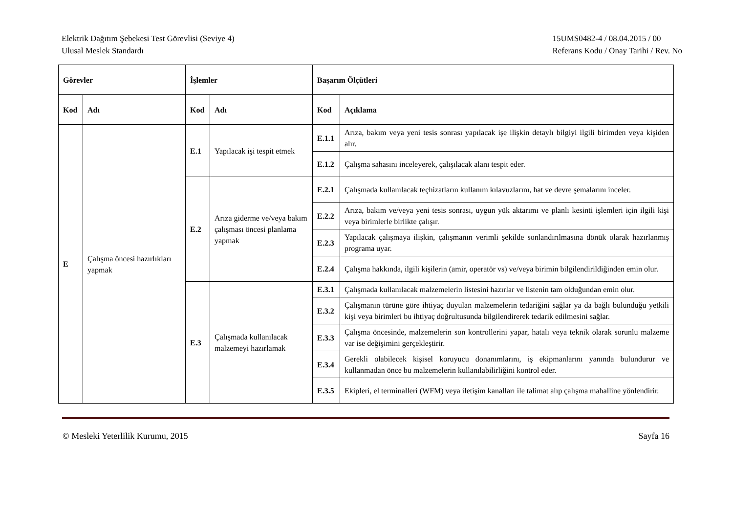Elektrik Dağıtım Şebekesi Test Görevlisi (Seviye 4)
Ulusal Meslek Standardı
15UMS0482-4 / 08.04.2015 / 00
Referans Kodu / Onay Tarihi / Rev. No
| Görevler | | İşlemler | | Başarım Ölçütleri | |
| --- | --- | --- | --- | --- | --- |
| Kod | Adı | Kod | Adı | Kod | Açıklama |
| E | Çalışma öncesi hazırlıkları yapmak | E.1 | Yapılacak işi tespit etmek | E.1.1 | Arıza, bakım veya yeni tesis sonrası yapılacak işe ilişkin detaylı bilgiyi ilgili birimden veya kişiden alır. |
| | | | | E.1.2 | Çalışma sahasını inceleyerek, çalışılacak alanı tespit eder. |
| | | E.2 | Arıza giderme ve/veya bakım çalışması öncesi planlama yapmak | E.2.1 | Çalışmada kullanılacak teçhizatların kullanım kılavuzlarını, hat ve devre şemalarını inceler. |
| | | | | E.2.2 | Arıza, bakım ve/veya yeni tesis sonrası, uygun yük aktarımı ve planlı kesinti işlemleri için ilgili kişi veya birimlerle birlikte çalışır. |
| | | | | E.2.3 | Yapılacak çalışmaya ilişkin, çalışmanın verimli şekilde sonlandırılmasına dönük olarak hazırlanmış programa uyar. |
| | | | | E.2.4 | Çalışma hakkında, ilgili kişilerin (amir, operatör vs) ve/veya birimin bilgilendirildiğinden emin olur. |
| | | E.3 | Çalışmada kullanılacak malzemeyi hazırlamak | E.3.1 | Çalışmada kullanılacak malzemelerin listesini hazırlar ve listenin tam olduğundan emin olur. |
| | | | | E.3.2 | Çalışmanın türüne göre ihtiyaç duyulan malzemelerin tedariğini sağlar ya da bağlı bulunduğu yetkili kişi veya birimleri bu ihtiyaç doğrultusunda bilgilendirerek tedarik edilmesini sağlar. |
| | | | | E.3.3 | Çalışma öncesinde, malzemelerin son kontrollerini yapar, hatalı veya teknik olarak sorunlu malzeme var ise değişimini gerçekleştirir. |
| | | | | E.3.4 | Gerekli olabilecek kişisel koruyucu donanımlarını, iş ekipmanlarını yanında bulundurur ve kullanmadan önce bu malzemelerin kullanılabilirliğini kontrol eder. |
| | | | | E.3.5 | Ekipleri, el terminalleri (WFM) veya iletişim kanalları ile talimat alıp çalışma mahalline yönlendirir. |
© Mesleki Yeterlilik Kurumu, 2015
Sayfa 16